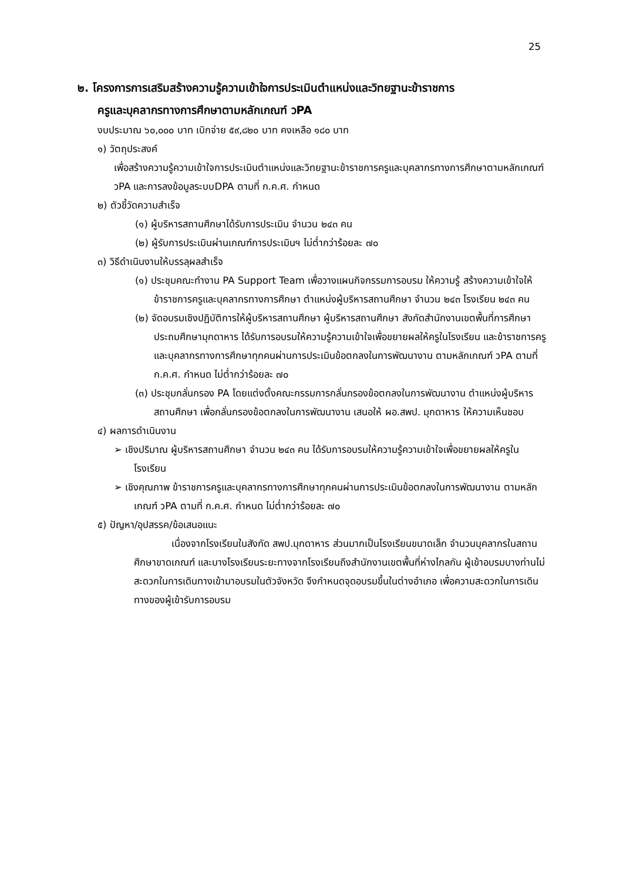25
๒. โครงการการเสริมสร้างความรู้ความเข้าใจการประเมินตำแหน่งและวิทยฐานะข้าราชการ
ครูและบุคลากรทางการศึกษาตามหลักเกณฑ์ วPA
งบประมาณ ๖๐,๐๐๐ บาท เบิกจ่าย ๕๙,๘๒๐ บาท คงเหลือ ๑๘๐ บาท
๑) วัตถุประสงค์
เพื่อสร้างความรู้ความเข้าใจการประเมินตำแหน่งและวิทยฐานะข้าราชการครูและบุคลากรทางการศึกษาตามหลักเกณฑ์ วPA และการลงข้อมูลระบบDPA ตามที่ ก.ค.ศ. กำหนด
๒) ตัวชี้วัดความสำเร็จ
(๑) ผู้บริหารสถานศึกษาได้รับการประเมิน จำนวน ๒๔๓ คน
(๒) ผู้รับการประเมินผ่านเกณฑ์การประเมินฯ ไม่ต่ำกว่าร้อยละ ๗๐
๓) วิธีดำเนินงานให้บรรลุผลสำเร็จ
(๑) ประชุมคณะทำงาน PA Support Team เพื่อวางแผนกิจกรรมการอบรม ให้ความรู้ สร้างความเข้าใจให้ข้าราชการครูและบุคลากรทางการศึกษา ตำแหน่งผู้บริหารสถานศึกษา จำนวน ๒๔๓ โรงเรียน ๒๔๓ คน
(๒) จัดอบรมเชิงปฏิบัติการให้ผู้บริหารสถานศึกษา ผู้บริหารสถานศึกษา สังกัดสำนักงานเขตพื้นที่การศึกษาประถมศึกษามุกดาหาร ได้รับการอบรมให้ความรู้ความเข้าใจเพื่อขยายผลให้ครูในโรงเรียน และข้าราชการครูและบุคลากรทางการศึกษาทุกคนผ่านการประเมินข้อตกลงในการพัฒนางาน ตามหลักเกณฑ์ วPA ตามที่ ก.ค.ศ. กำหนด ไม่ต่ำกว่าร้อยละ ๗๐
(๓) ประชุมกลั่นกรอง PA โดยแต่งตั้งคณะกรรมการกลั่นกรองข้อตกลงในการพัฒนางาน ตำแหน่งผู้บริหารสถานศึกษา เพื่อกลั่นกรองข้อตกลงในการพัฒนางาน เสนอให้ ผอ.สพป. มุกดาหาร ให้ความเห็นชอบ
๔) ผลการดำเนินงาน
➢ เชิงปริมาณ ผู้บริหารสถานศึกษา จำนวน ๒๔๓ คน ได้รับการอบรมให้ความรู้ความเข้าใจเพื่อขยายผลให้ครูในโรงเรียน
➢ เชิงคุณภาพ ข้าราชการครูและบุคลากรทางการศึกษาทุกคนผ่านการประเมินข้อตกลงในการพัฒนางาน ตามหลักเกณฑ์ วPA ตามที่ ก.ค.ศ. กำหนด ไม่ต่ำกว่าร้อยละ ๗๐
๕) ปัญหา/อุปสรรค/ข้อเสนอแนะ
เนื่องจากโรงเรียนในสังกัด สพป.มุกดาหาร ส่วนมากเป็นโรงเรียนขนาดเล็ก จำนวนบุคลากรในสถานศึกษาขาดเกณฑ์ และบางโรงเรียนระยะทางจากโรงเรียนถึงสำนักงานเขตพื้นที่ห่างไกลกัน ผู้เข้าอบรมบางท่านไม่สะดวกในการเดินทางเข้ามาอบรมในตัวจังหวัด จึงกำหนดจุดอบรมขึ้นในต่างอำเภอ เพื่อความสะดวกในการเดินทางของผู้เข้ารับการอบรม